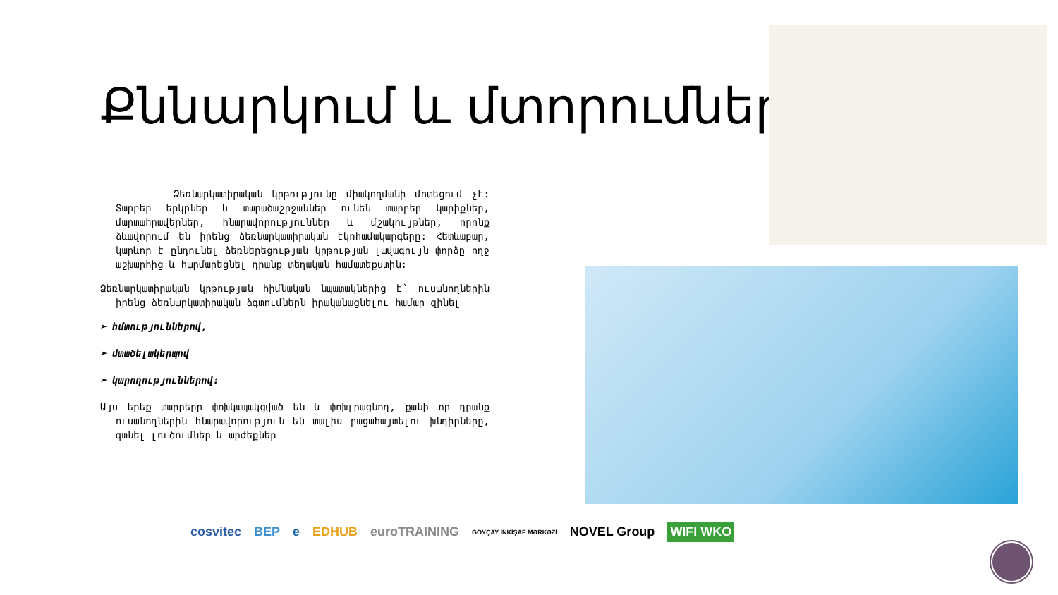Քննարկում և մտորումներ
Ձեռնարկատիրական կրթությունը միակողմանի մոտեցում չէ: Տարբեր երկրներ և տարածաշրջաններ ունեն տարբեր կարիքներ, մարտահրավերներ, հնարավորություններ և մշակույթներ, որոնք ձևավորում են իրենց ձեռնարկատիրական էկոհամակարգերը: Հետևաբար, կարևոր է ընդունել ձեռներեցության կրթության լավագույն փորձը ողջ աշխարհից և հարմարեցնել դրանք տեղական համատեքստին:
Ձեռնարկատիրական կրթության հիմնական նպատակներից է՝ ուսանողներին իրենց ձեռնարկատիրական ձգտումներն իրականացնելու համար զինել
➢ հմտություններով,
➢ մտածելակերպով
➢ կարողություններով:
Այս երեք տարրերը փոխկապակցված են և փոխլրացնող, քանի որ դրանք ուսանողներին հնարավորություն են տալիս բացահայտելու խնդիրները, գտնել լուծումներ և արժեքներ
cosvitec BEP e EDHUB euroTRAINING GÖYÇAY İNKİŞAF MƏRKƏZİ NOVEL Group WIFI WKO